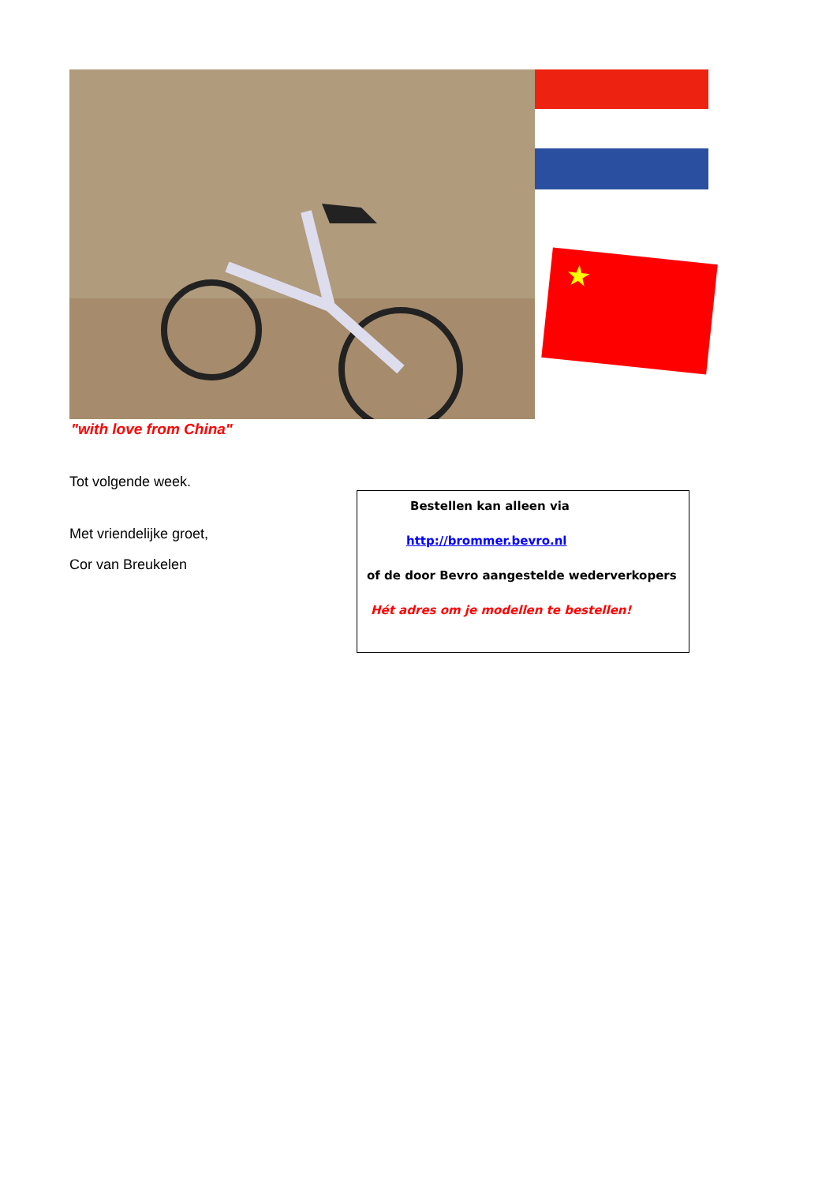★
"with love from China"
Tot volgende week.
Met vriendelijke groet,
Cor van Breukelen
Bestellen kan alleen via
http://brommer.bevro.nl
of de door Bevro aangestelde wederverkopers
Hét adres om je modellen te bestellen!